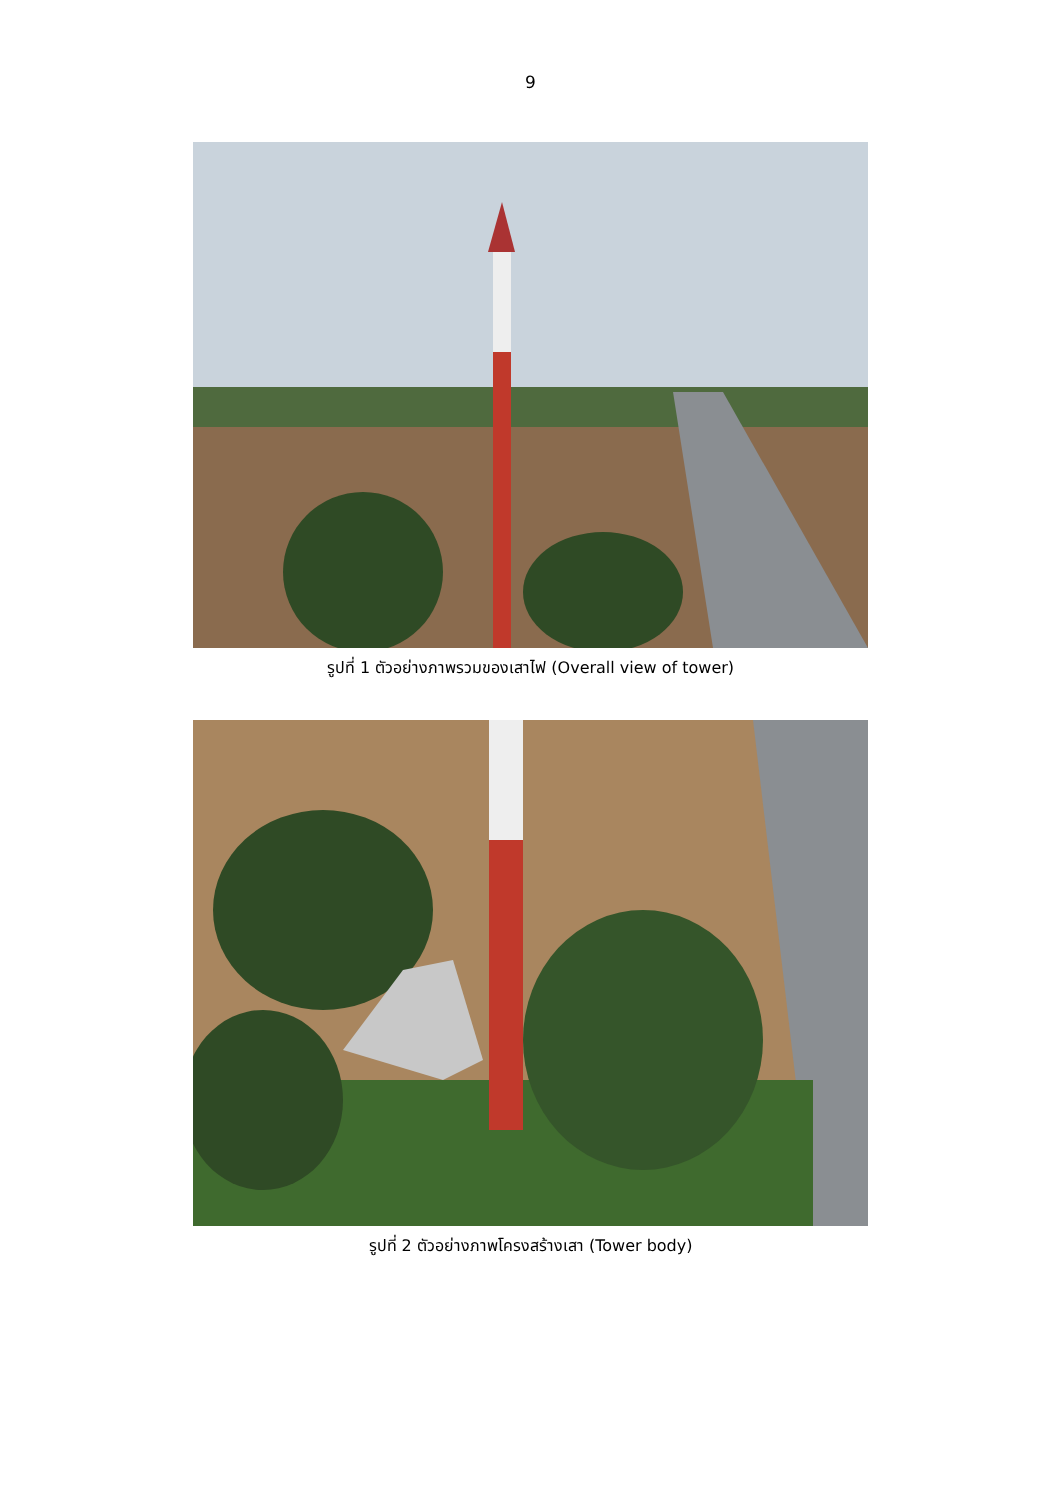9
รูปที่ 1 ตัวอย่างภาพรวมของเสาไฟ (Overall view of tower)
รูปที่ 2 ตัวอย่างภาพโครงสร้างเสา (Tower body)